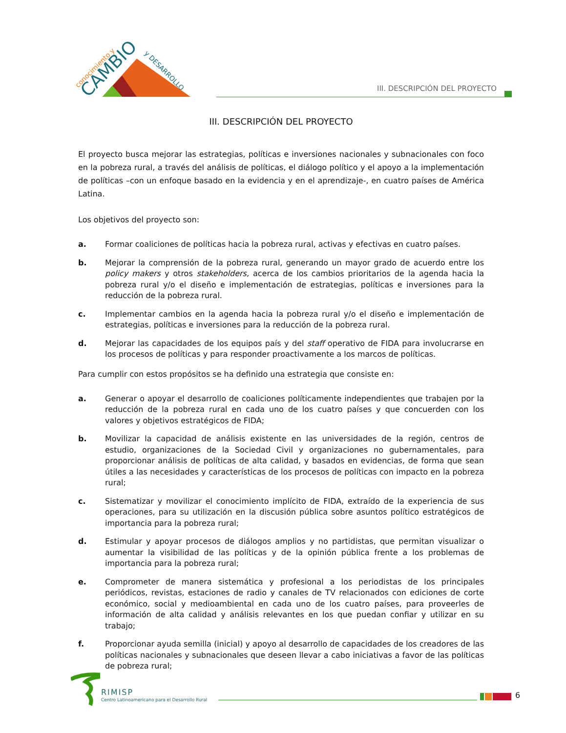conocimiento y
CAMBIO
y DESARROLLO
III. DESCRIPCIÓN DEL PROYECTO
III. DESCRIPCIÓN DEL PROYECTO
El proyecto busca mejorar las estrategias, políticas e inversiones nacionales y subnacionales con foco en la pobreza rural, a través del análisis de políticas, el diálogo político y el apoyo a la implementación de políticas –con un enfoque basado en la evidencia y en el aprendizaje-, en cuatro países de América Latina.
Los objetivos del proyecto son:
a. Formar coaliciones de políticas hacia la pobreza rural, activas y efectivas en cuatro países.
b. Mejorar la comprensión de la pobreza rural, generando un mayor grado de acuerdo entre los policy makers y otros stakeholders, acerca de los cambios prioritarios de la agenda hacia la pobreza rural y/o el diseño e implementación de estrategias, políticas e inversiones para la reducción de la pobreza rural.
c. Implementar cambios en la agenda hacia la pobreza rural y/o el diseño e implementación de estrategias, políticas e inversiones para la reducción de la pobreza rural.
d. Mejorar las capacidades de los equipos país y del staff operativo de FIDA para involucrarse en los procesos de políticas y para responder proactivamente a los marcos de políticas.
Para cumplir con estos propósitos se ha definido una estrategia que consiste en:
a. Generar o apoyar el desarrollo de coaliciones políticamente independientes que trabajen por la reducción de la pobreza rural en cada uno de los cuatro países y que concuerden con los valores y objetivos estratégicos de FIDA;
b. Movilizar la capacidad de análisis existente en las universidades de la región, centros de estudio, organizaciones de la Sociedad Civil y organizaciones no gubernamentales, para proporcionar análisis de políticas de alta calidad, y basados en evidencias, de forma que sean útiles a las necesidades y características de los procesos de políticas con impacto en la pobreza rural;
c. Sistematizar y movilizar el conocimiento implícito de FIDA, extraído de la experiencia de sus operaciones, para su utilización en la discusión pública sobre asuntos político estratégicos de importancia para la pobreza rural;
d. Estimular y apoyar procesos de diálogos amplios y no partidistas, que permitan visualizar o aumentar la visibilidad de las políticas y de la opinión pública frente a los problemas de importancia para la pobreza rural;
e. Comprometer de manera sistemática y profesional a los periodistas de los principales periódicos, revistas, estaciones de radio y canales de TV relacionados con ediciones de corte económico, social y medioambiental en cada uno de los cuatro países, para proveerles de información de alta calidad y análisis relevantes en los que puedan confiar y utilizar en su trabajo;
f. Proporcionar ayuda semilla (inicial) y apoyo al desarrollo de capacidades de los creadores de las políticas nacionales y subnacionales que deseen llevar a cabo iniciativas a favor de las políticas de pobreza rural;
RIMISP
Centro Latinoamericano para el Desarrollo Rural
6